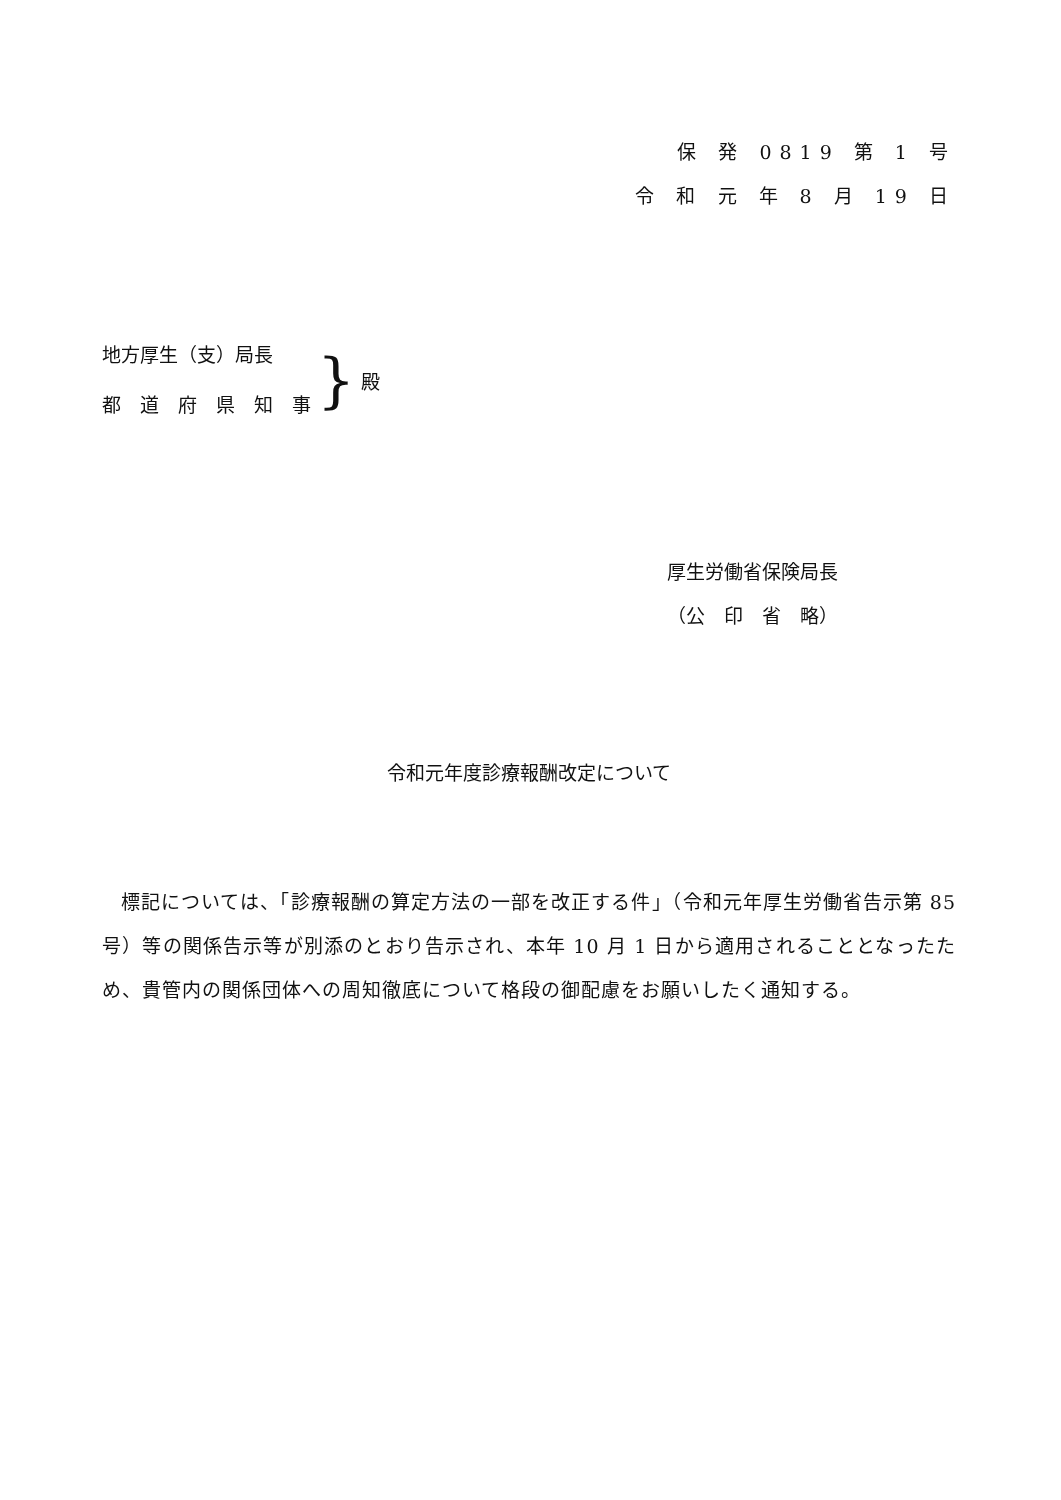保 発 0819 第 1 号
令 和 元 年 8 月 19 日
地方厚生（支）局長
都　道　府　県　知　事
} 殿
厚生労働省保険局長
（公　印　省　略）
令和元年度診療報酬改定について
標記については、「診療報酬の算定方法の一部を改正する件」（令和元年厚生労働省告示第 85 号）等の関係告示等が別添のとおり告示され、本年 10 月 1 日から適用されることとなったため、貴管内の関係団体への周知徹底について格段の御配慮をお願いしたく通知する。